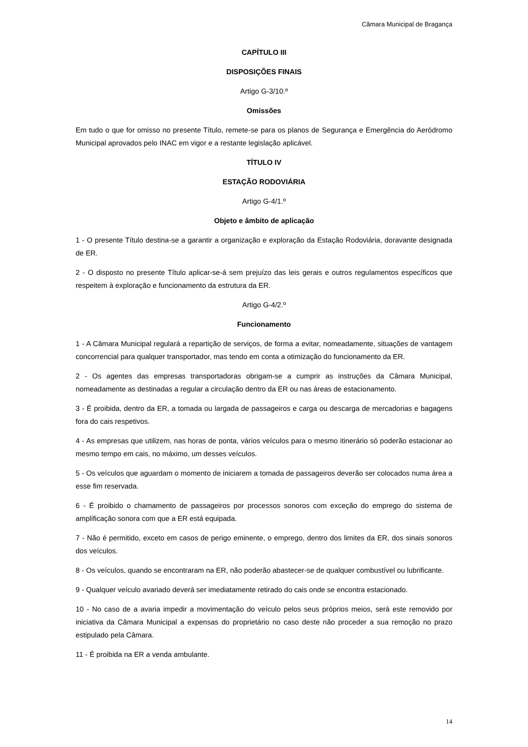Câmara Municipal de Bragança
CAPÍTULO III
DISPOSIÇÕES FINAIS
Artigo G-3/10.º
Omissões
Em tudo o que for omisso no presente Título, remete-se para os planos de Segurança e Emergência do Aeródromo Municipal aprovados pelo INAC em vigor e a restante legislação aplicável.
TÍTULO IV
ESTAÇÃO RODOVIÁRIA
Artigo G-4/1.º
Objeto e âmbito de aplicação
1 - O presente Título destina-se a garantir a organização e exploração da Estação Rodoviária, doravante designada de ER.
2 - O disposto no presente Título aplicar-se-á sem prejuízo das leis gerais e outros regulamentos específicos que respeitem à exploração e funcionamento da estrutura da ER.
Artigo G-4/2.º
Funcionamento
1 - A Câmara Municipal regulará a repartição de serviços, de forma a evitar, nomeadamente, situações de vantagem concorrencial para qualquer transportador, mas tendo em conta a otimização do funcionamento da ER.
2 - Os agentes das empresas transportadoras obrigam-se a cumprir as instruções da Câmara Municipal, nomeadamente as destinadas a regular a circulação dentro da ER ou nas áreas de estacionamento.
3 - É proibida, dentro da ER, a tomada ou largada de passageiros e carga ou descarga de mercadorias e bagagens fora do cais respetivos.
4 - As empresas que utilizem, nas horas de ponta, vários veículos para o mesmo itinerário só poderão estacionar ao mesmo tempo em cais, no máximo, um desses veículos.
5 - Os veículos que aguardam o momento de iniciarem a tomada de passageiros deverão ser colocados numa área a esse fim reservada.
6 - É proibido o chamamento de passageiros por processos sonoros com exceção do emprego do sistema de amplificação sonora com que a ER está equipada.
7 - Não é permitido, exceto em casos de perigo eminente, o emprego, dentro dos limites da ER, dos sinais sonoros dos veículos.
8 - Os veículos, quando se encontraram na ER, não poderão abastecer-se de qualquer combustível ou lubrificante.
9 - Qualquer veículo avariado deverá ser imediatamente retirado do cais onde se encontra estacionado.
10 - No caso de a avaria impedir a movimentação do veículo pelos seus próprios meios, será este removido por iniciativa da Câmara Municipal a expensas do proprietário no caso deste não proceder a sua remoção no prazo estipulado pela Câmara.
11 - É proibida na ER a venda ambulante.
14